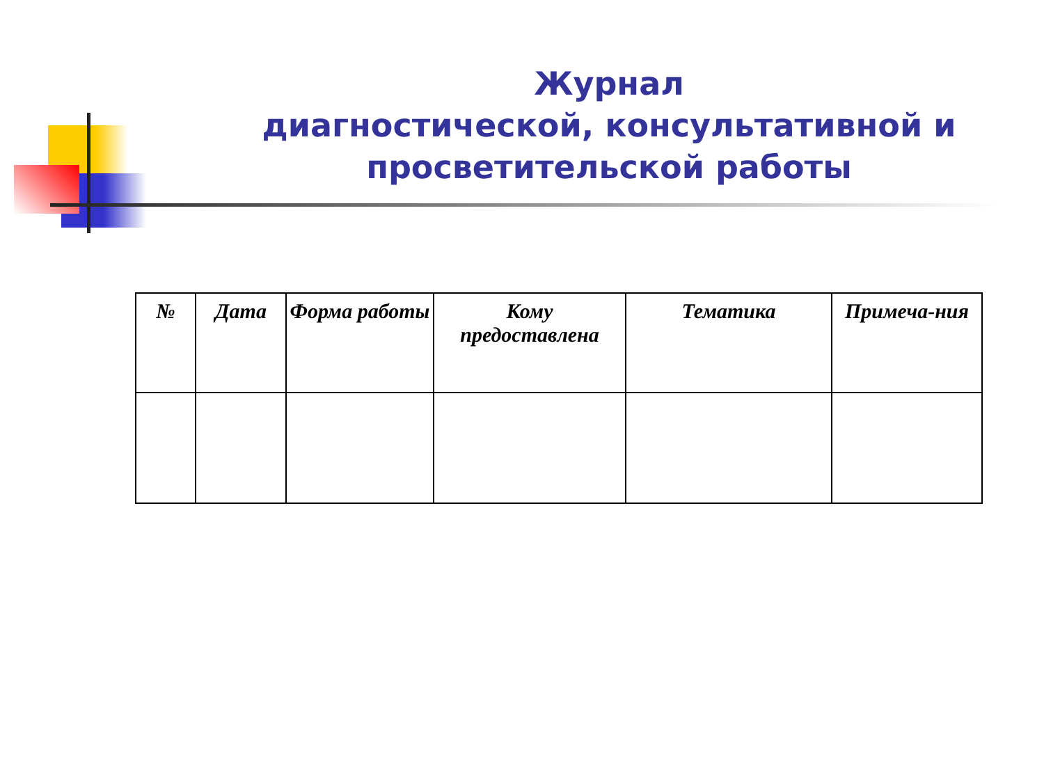Журнал
диагностической, консультативной и просветительской работы
| № | Дата | Форма работы | Кому предоставлена | Тематика | Примеча-ния |
| --- | --- | --- | --- | --- | --- |